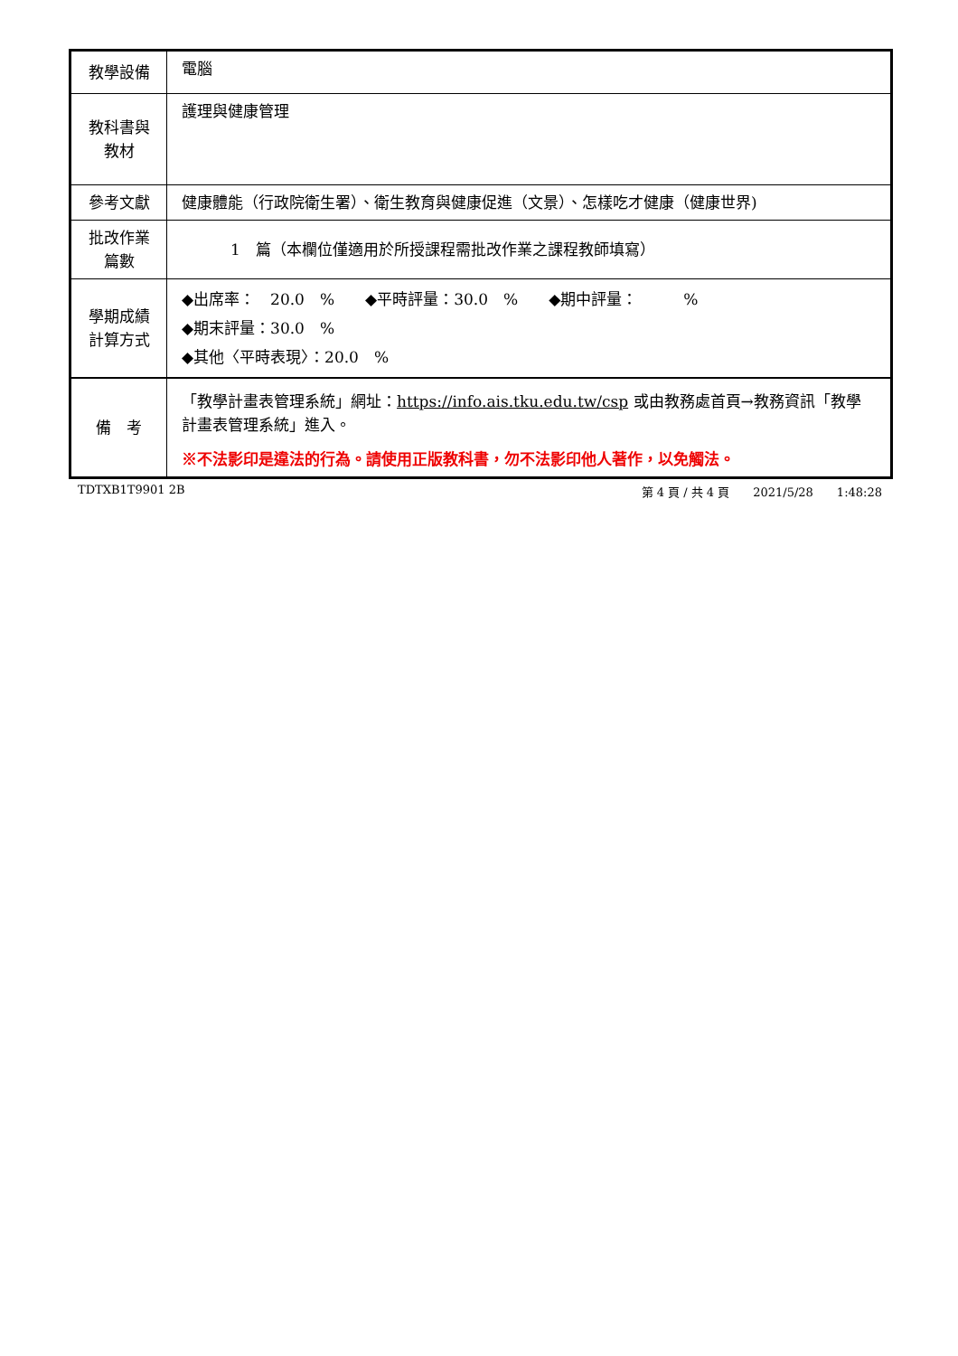| 教學設備 | 電腦 |
| 教科書與 教材 | 護理與健康管理 |
| 參考文獻 | 健康體能（行政院衛生署）、衛生教育與健康促進（文景）、怎樣吃才健康（健康世界) |
| 批改作業 篇數 | 1 篇（本欄位僅適用於所授課程需批改作業之課程教師填寫） |
| 學期成績 計算方式 | ◆出席率： 20.0 % ◆平時評量：30.0 % ◆期中評量： % ◆期末評量：30.0 % ◆其他〈平時表現〉：20.0 % |
| 備 考 | 「教學計畫表管理系統」網址： https://info.ais.tku.edu.tw/csp 或由教務處首頁→教務資訊「教學計畫表管理系統」進入。 ※不法影印是違法的行為。請使用正版教科書，勿不法影印他人著作，以免觸法。 |
TDTXB1T9901 2B 第 4 頁 / 共 4 頁　　2021/5/28　　1:48:28